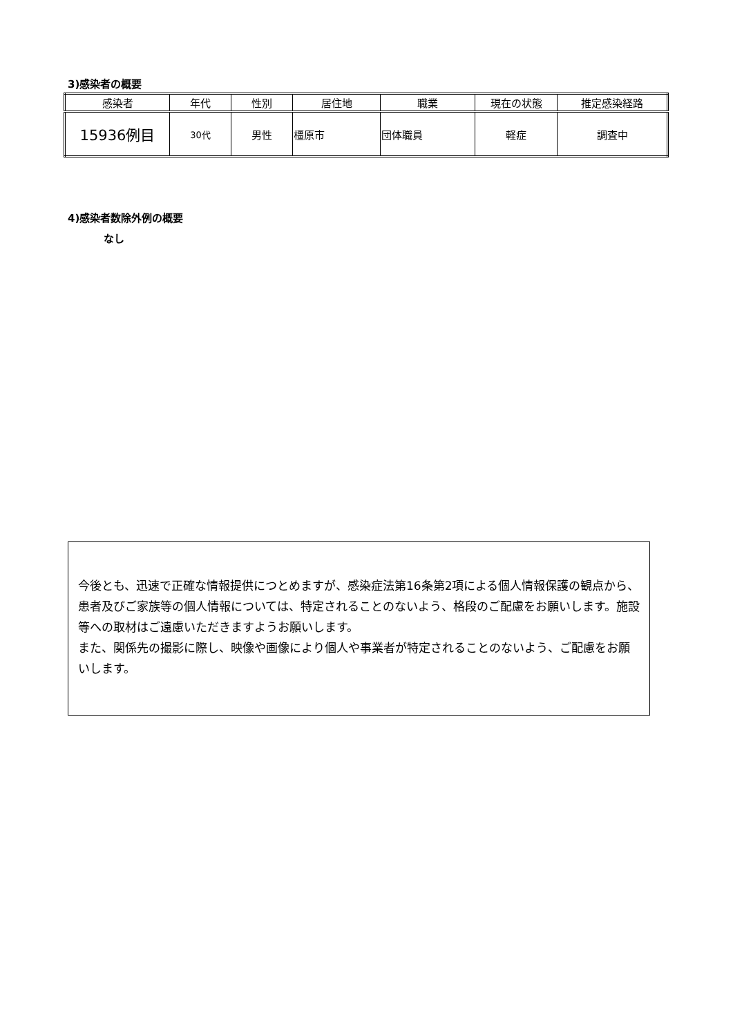3)感染者の概要
| 感染者 | 年代 | 性別 | 居住地 | 職業 | 現在の状態 | 推定感染経路 |
| --- | --- | --- | --- | --- | --- | --- |
| 15936例目 | 30代 | 男性 | 橿原市 | 団体職員 | 軽症 | 調査中 |
4)感染者数除外例の概要
なし
今後とも、迅速で正確な情報提供につとめますが、感染症法第16条第2項による個人情報保護の観点から、患者及びご家族等の個人情報については、特定されることのないよう、格段のご配慮をお願いします。施設等への取材はご遠慮いただきますようお願いします。
また、関係先の撮影に際し、映像や画像により個人や事業者が特定されることのないよう、ご配慮をお願いします。